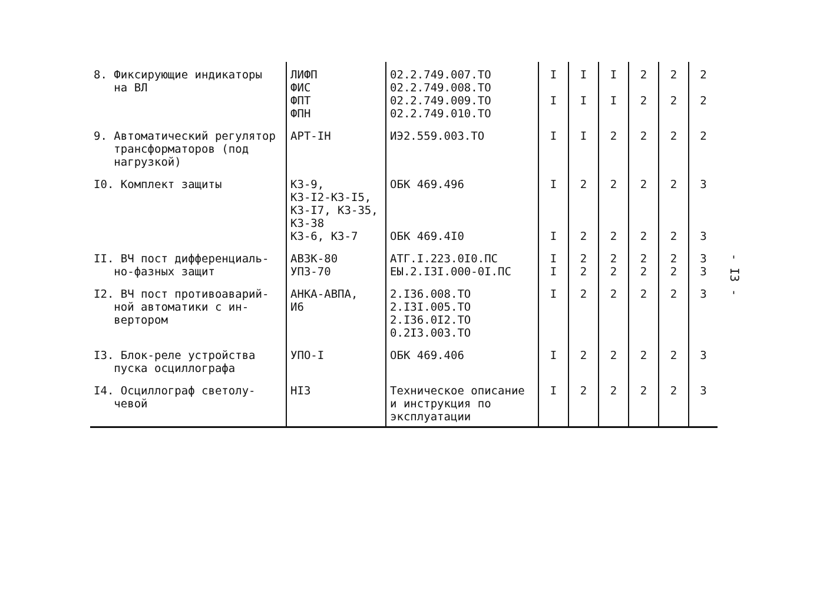| 8. Фиксирующие индикаторы на ВЛ | ЛИФП ФИС ФПТ ФПН | 02.2.749.007.ТО 02.2.749.008.ТО 02.2.749.009.ТО 02.2.749.010.ТО | I I | I I | I I | 2 2 | 2 2 | 2 2 |
| 9. Автоматический регулятор трансформаторов (под нагрузкой) | АРТ-IН | ИЭ2.559.003.ТО | I | I | 2 | 2 | 2 | 2 |
| I0. Комплект защиты | КЗ-9, КЗ-I2-КЗ-I5, КЗ-I7, КЗ-35, КЗ-38 КЗ-6, КЗ-7 | ОБК 469.496 ОБК 469.4I0 | I I | 2 2 | 2 2 | 2 2 | 2 2 | 3 3 |
| II. ВЧ пост дифференциаль- но-фазных защит | АВЗК-80 УПЗ-70 | АТГ.I.223.0I0.ПС ЕЫ.2.I3I.000-0I.ПС | I I | 2 2 | 2 2 | 2 2 | 2 2 | 3 3 |
| I2. ВЧ пост противоаварий- ной автоматики с ин- вертором | АНКА-АВПА, И6 | 2.I36.008.ТО 2.I3I.005.ТО 2.I36.0I2.ТО 0.2I3.003.ТО | I | 2 | 2 | 2 | 2 | 3 |
| I3. Блок-реле устройства пуска осциллографа | УПО-I | ОБК 469.406 | I | 2 | 2 | 2 | 2 | 3 |
| I4. Осциллограф светолу- чевой | НI3 | Техническое описание и инструкция по эксплуатации | I | 2 | 2 | 2 | 2 | 3 |
- I3 -